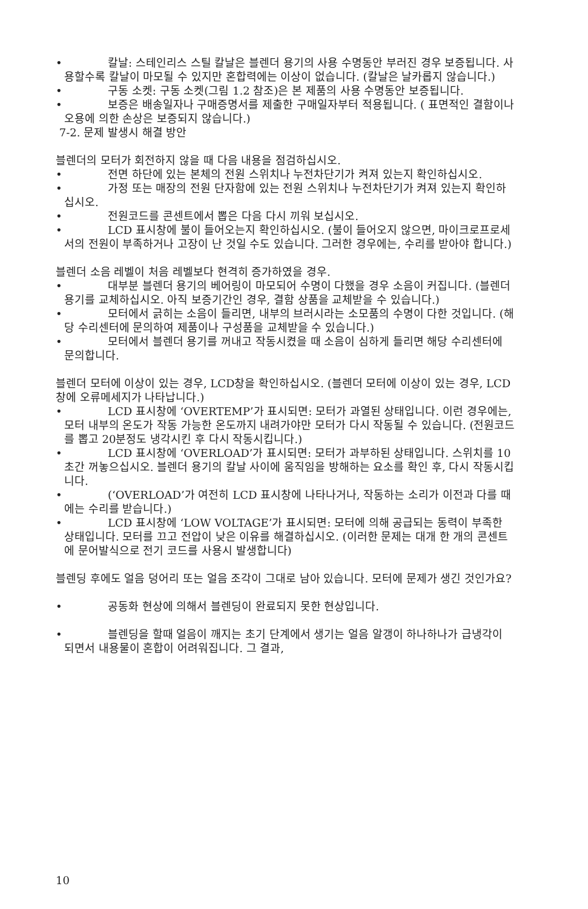• 칼날: 스테인리스 스틸 칼날은 블렌더 용기의 사용 수명동안 부러진 경우 보증됩니다. 사용할수록 칼날이 마모될 수 있지만 혼합력에는 이상이 없습니다. (칼날은 날카롭지 않습니다.)
• 구동 소켓: 구동 소켓(그림 1.2 참조)은 본 제품의 사용 수명동안 보증됩니다.
• 보증은 배송일자나 구매증명서를 제출한 구매일자부터 적용됩니다. ( 표면적인 결함이나 오용에 의한 손상은 보증되지 않습니다.)
7-2. 문제 발생시 해결 방안
블렌더의 모터가 회전하지 않을 때 다음 내용을 점검하십시오.
• 전면 하단에 있는 본체의 전원 스위치나 누전차단기가 켜져 있는지 확인하십시오.
• 가정 또는 매장의 전원 단자함에 있는 전원 스위치나 누전차단기가 켜져 있는지 확인하십시오.
• 전원코드를 콘센트에서 뽑은 다음 다시 끼워 보십시오.
• LCD 표시창에 불이 들어오는지 확인하십시오. (불이 들어오지 않으면, 마이크로프로세서의 전원이 부족하거나 고장이 난 것일 수도 있습니다. 그러한 경우에는, 수리를 받아야 합니다.)
블렌더 소음 레벨이 처음 레벨보다 현격히 증가하였을 경우.
• 대부분 블렌더 용기의 베어링이 마모되어 수명이 다했을 경우 소음이 커집니다. (블렌더 용기를 교체하십시오. 아직 보증기간인 경우, 결함 상품을 교체받을 수 있습니다.)
• 모터에서 긁히는 소음이 들리면, 내부의 브러시라는 소모품의 수명이 다한 것입니다. (해당 수리센터에 문의하여 제품이나 구성품을 교체받을 수 있습니다.)
• 모터에서 블렌더 용기를 꺼내고 작동시켰을 때 소음이 심하게 들리면 해당 수리센터에 문의합니다.
블렌더 모터에 이상이 있는 경우, LCD창을 확인하십시오. (블렌더 모터에 이상이 있는 경우, LCD창에 오류메세지가 나타납니다.)
• LCD 표시창에 ‘OVERTEMP’가 표시되면: 모터가 과열된 상태입니다. 이런 경우에는, 모터 내부의 온도가 작동 가능한 온도까지 내려가야만 모터가 다시 작동될 수 있습니다. (전원코드를 뽑고 20분정도 냉각시킨 후 다시 작동시킵니다.)
• LCD 표시창에 ‘OVERLOAD’가 표시되면: 모터가 과부하된 상태입니다. 스위치를 10초간 꺼놓으십시오. 블렌더 용기의 칼날 사이에 움직임을 방해하는 요소를 확인 후, 다시 작동시킵니다.
• (‘OVERLOAD’가 여전히 LCD 표시창에 나타나거나, 작동하는 소리가 이전과 다를 때에는 수리를 받습니다.)
• LCD 표시창에 ‘LOW VOLTAGE’가 표시되면: 모터에 의해 공급되는 동력이 부족한 상태입니다. 모터를 끄고 전압이 낮은 이유를 해결하십시오. (이러한 문제는 대개 한 개의 콘센트에 문어발식으로 전기 코드를 사용시 발생합니다)
블렌딩 후에도 얼음 덩어리 또는 얼음 조각이 그대로 남아 있습니다. 모터에 문제가 생긴 것인가요?
• 공동화 현상에 의해서 블렌딩이 완료되지 못한 현상입니다.
• 블렌딩을 할때 얼음이 깨지는 초기 단계에서 생기는 얼음 알갱이 하나하나가 급냉각이 되면서 내용물이 혼합이 어려워집니다. 그 결과,
10